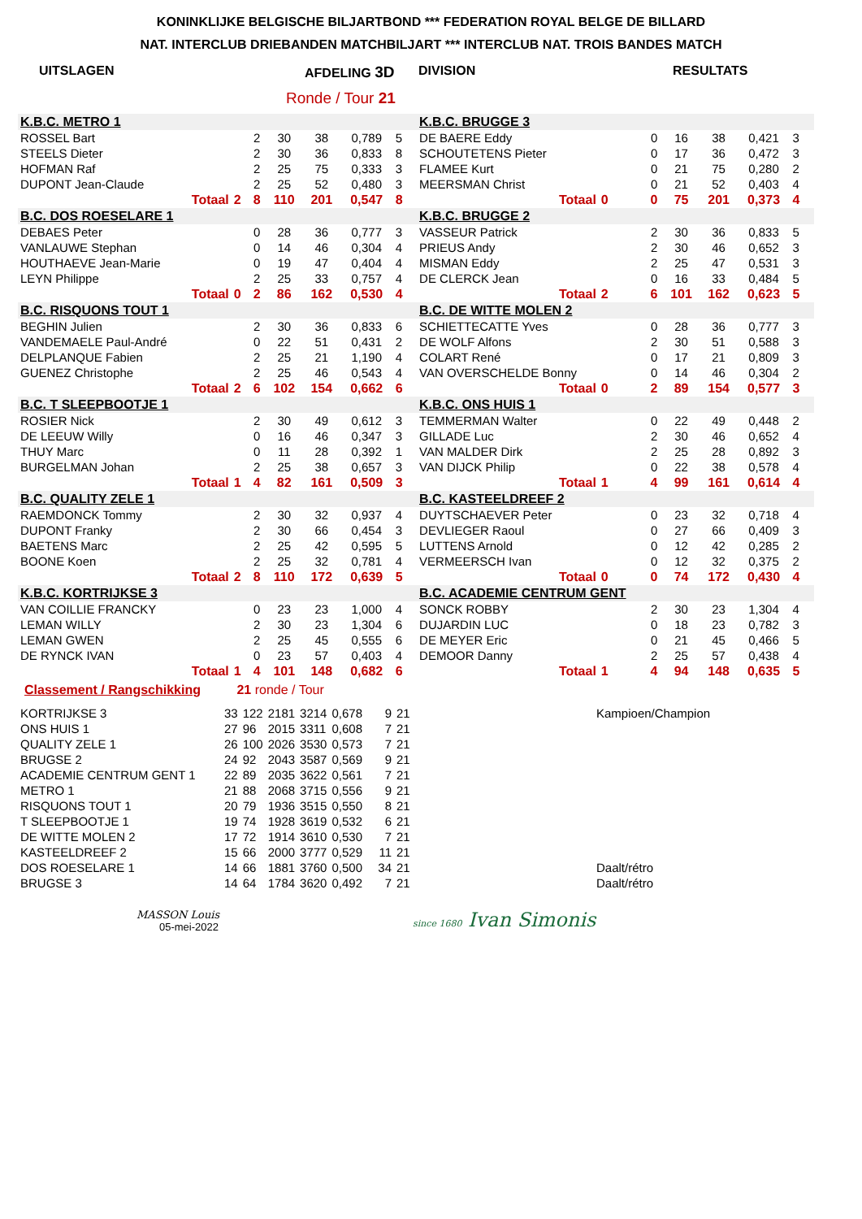KONINKLIJKE BELGISCHE BILJARTBOND *** FEDERATION ROYAL BELGE DE BILLARD
NAT. INTERCLUB DRIEBANDEN MATCHBILJART *** INTERCLUB NAT. TROIS BANDES MATCH
UITSLAGEN AFDELING 3D DIVISION RESULTATS
Ronde / Tour 21
| K.B.C. METRO 1 | | | | | | | | | K.B.C. BRUGGE 3 | | | | | | | | |
| ROSSEL Bart | | | 2 | 30 | 38 | 0,789 | 5 | | DE BAERE Eddy | | | 0 | 16 | 38 | 0,421 | 3 | |
| STEELS Dieter | | | 2 | 30 | 36 | 0,833 | 8 | | SCHOUTETENS Pieter | | | 0 | 17 | 36 | 0,472 | 3 | |
| HOFMAN Raf | | | 2 | 25 | 75 | 0,333 | 3 | | FLAMEE Kurt | | | 0 | 21 | 75 | 0,280 | 2 | |
| DUPONT Jean-Claude | | | 2 | 25 | 52 | 0,480 | 3 | | MEERSMAN Christ | | | 0 | 21 | 52 | 0,403 | 4 | |
| | Totaal | 2 | 8 | 110 | 201 | 0,547 | 8 | | | Totaal | 0 | 0 | 75 | 201 | 0,373 | 4 | |
| B.C. DOS ROESELARE 1 | | | | | | | | | K.B.C. BRUGGE 2 | | | | | | | | |
| DEBAES Peter | | | 0 | 28 | 36 | 0,777 | 3 | | VASSEUR Patrick | | | 2 | 30 | 36 | 0,833 | 5 | |
| VANLAUWE Stephan | | | 0 | 14 | 46 | 0,304 | 4 | | PRIEUS Andy | | | 2 | 30 | 46 | 0,652 | 3 | |
| HOUTHAEVE Jean-Marie | | | 0 | 19 | 47 | 0,404 | 4 | | MISMAN Eddy | | | 2 | 25 | 47 | 0,531 | 3 | |
| LEYN Philippe | | | 2 | 25 | 33 | 0,757 | 4 | | DE CLERCK Jean | | | 0 | 16 | 33 | 0,484 | 5 | |
| | Totaal | 0 | 2 | 86 | 162 | 0,530 | 4 | | | Totaal | 2 | 6 | 101 | 162 | 0,623 | 5 | |
| B.C. RISQUONS TOUT 1 | | | | | | | | | B.C. DE WITTE MOLEN 2 | | | | | | | | |
| BEGHIN Julien | | | 2 | 30 | 36 | 0,833 | 6 | | SCHIETTECATTE Yves | | | 0 | 28 | 36 | 0,777 | 3 | |
| VANDEMAELE Paul-André | | | 0 | 22 | 51 | 0,431 | 2 | | DE WOLF Alfons | | | 2 | 30 | 51 | 0,588 | 3 | |
| DELPLANQUE Fabien | | | 2 | 25 | 21 | 1,190 | 4 | | COLART René | | | 0 | 17 | 21 | 0,809 | 3 | |
| GUENEZ Christophe | | | 2 | 25 | 46 | 0,543 | 4 | | VAN OVERSCHELDE Bonny | | | 0 | 14 | 46 | 0,304 | 2 | |
| | Totaal | 2 | 6 | 102 | 154 | 0,662 | 6 | | | Totaal | 0 | 2 | 89 | 154 | 0,577 | 3 | |
| B.C. T SLEEPBOOTJE 1 | | | | | | | | | K.B.C. ONS HUIS 1 | | | | | | | | |
| ROSIER Nick | | | 2 | 30 | 49 | 0,612 | 3 | | TEMMERMAN Walter | | | 0 | 22 | 49 | 0,448 | 2 | |
| DE LEEUW Willy | | | 0 | 16 | 46 | 0,347 | 3 | | GILLADE Luc | | | 2 | 30 | 46 | 0,652 | 4 | |
| THUY Marc | | | 0 | 11 | 28 | 0,392 | 1 | | VAN MALDER Dirk | | | 2 | 25 | 28 | 0,892 | 3 | |
| BURGELMAN Johan | | | 2 | 25 | 38 | 0,657 | 3 | | VAN DIJCK Philip | | | 0 | 22 | 38 | 0,578 | 4 | |
| | Totaal | 1 | 4 | 82 | 161 | 0,509 | 3 | | | Totaal | 1 | 4 | 99 | 161 | 0,614 | 4 | |
| B.C. QUALITY ZELE 1 | | | | | | | | | B.C. KASTEELDREEF 2 | | | | | | | | |
| RAEMDONCK Tommy | | | 2 | 30 | 32 | 0,937 | 4 | | DUYTSCHAEVER Peter | | | 0 | 23 | 32 | 0,718 | 4 | |
| DUPONT Franky | | | 2 | 30 | 66 | 0,454 | 3 | | DEVLIEGER Raoul | | | 0 | 27 | 66 | 0,409 | 3 | |
| BAETENS Marc | | | 2 | 25 | 42 | 0,595 | 5 | | LUTTENS Arnold | | | 0 | 12 | 42 | 0,285 | 2 | |
| BOONE Koen | | | 2 | 25 | 32 | 0,781 | 4 | | VERMEERSCH Ivan | | | 0 | 12 | 32 | 0,375 | 2 | |
| | Totaal | 2 | 8 | 110 | 172 | 0,639 | 5 | | | Totaal | 0 | 0 | 74 | 172 | 0,430 | 4 | |
| K.B.C. KORTRIJKSE 3 | | | | | | | | | B.C. ACADEMIE CENTRUM GENT | | | | | | | | |
| VAN COILLIE FRANCKY | | | 0 | 23 | 23 | 1,000 | 4 | | SONCK ROBBY | | | 2 | 30 | 23 | 1,304 | 4 | |
| LEMAN WILLY | | | 2 | 30 | 23 | 1,304 | 6 | | DUJARDIN LUC | | | 0 | 18 | 23 | 0,782 | 3 | |
| LEMAN GWEN | | | 2 | 25 | 45 | 0,555 | 6 | | DE MEYER Eric | | | 0 | 21 | 45 | 0,466 | 5 | |
| DE RYNCK IVAN | | | 0 | 23 | 57 | 0,403 | 4 | | DEMOOR Danny | | | 2 | 25 | 57 | 0,438 | 4 | |
| | Totaal | 1 | 4 | 101 | 148 | 0,682 | 6 | | | Totaal | 1 | 4 | 94 | 148 | 0,635 | 5 | |
Classement / Rangschikking 21 ronde / Tour
| KORTRIJKSE 3 | 33 | 122 | 2181 | 3214 | 0,678 | 9 | 21 | Kampioen/Champion |
| ONS HUIS 1 | 27 | 96 | 2015 | 3311 | 0,608 | 7 | 21 | |
| QUALITY ZELE 1 | 26 | 100 | 2026 | 3530 | 0,573 | 7 | 21 | |
| BRUGSE 2 | 24 | 92 | 2043 | 3587 | 0,569 | 9 | 21 | |
| ACADEMIE CENTRUM GENT 1 | 22 | 89 | 2035 | 3622 | 0,561 | 7 | 21 | |
| METRO 1 | 21 | 88 | 2068 | 3715 | 0,556 | 9 | 21 | |
| RISQUONS TOUT 1 | 20 | 79 | 1936 | 3515 | 0,550 | 8 | 21 | |
| T SLEEPBOOTJE 1 | 19 | 74 | 1928 | 3619 | 0,532 | 6 | 21 | |
| DE WITTE MOLEN 2 | 17 | 72 | 1914 | 3610 | 0,530 | 7 | 21 | |
| KASTEELDREEF 2 | 15 | 66 | 2000 | 3777 | 0,529 | 11 | 21 | |
| DOS ROESELARE 1 | 14 | 66 | 1881 | 3760 | 0,500 | 34 | 21 | Daalt/rétro |
| BRUGSE 3 | 14 | 64 | 1784 | 3620 | 0,492 | 7 | 21 | Daalt/rétro |
MASSON Louis
05-mei-2022
since 1680 Ivan Simonis